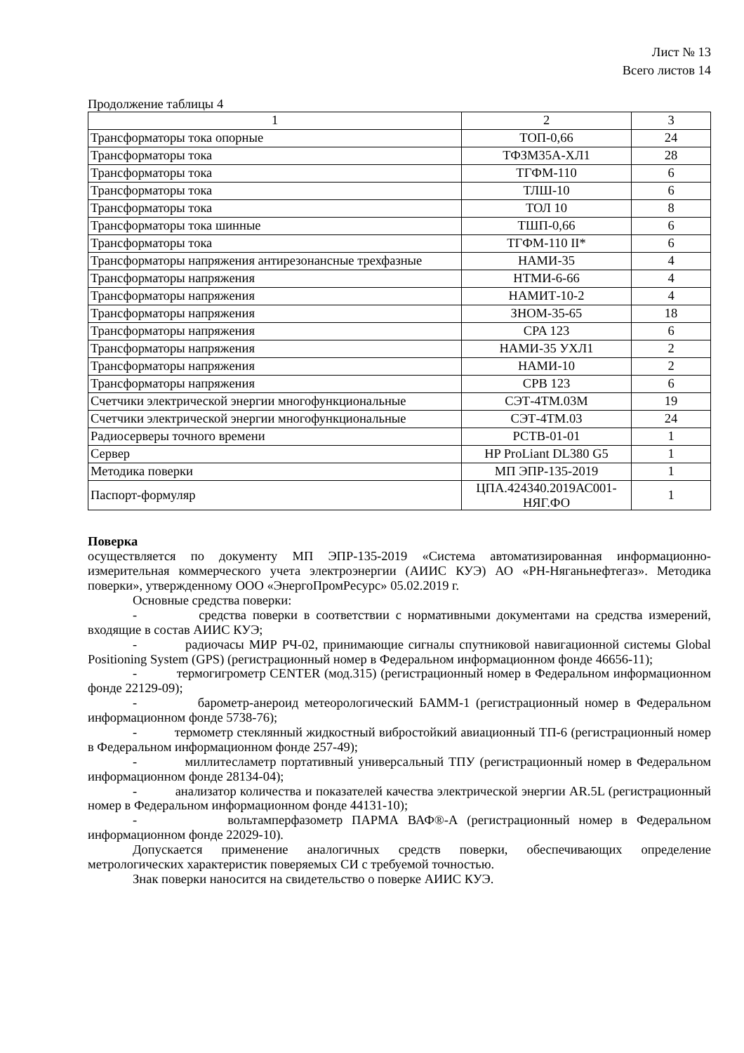Лист № 13
Всего листов 14
Продолжение таблицы 4
| 1 | 2 | 3 |
| Трансформаторы тока опорные | ТОП-0,66 | 24 |
| Трансформаторы тока | ТФЗМ35А-ХЛ1 | 28 |
| Трансформаторы тока | ТГФМ-110 | 6 |
| Трансформаторы тока | ТЛШ-10 | 6 |
| Трансформаторы тока | ТОЛ 10 | 8 |
| Трансформаторы тока шинные | ТШП-0,66 | 6 |
| Трансформаторы тока | ТГФМ-110 II* | 6 |
| Трансформаторы напряжения антирезонансные трехфазные | НАМИ-35 | 4 |
| Трансформаторы напряжения | НТМИ-6-66 | 4 |
| Трансформаторы напряжения | НАМИТ-10-2 | 4 |
| Трансформаторы напряжения | ЗНОМ-35-65 | 18 |
| Трансформаторы напряжения | CPA 123 | 6 |
| Трансформаторы напряжения | НАМИ-35 УХЛ1 | 2 |
| Трансформаторы напряжения | НАМИ-10 | 2 |
| Трансформаторы напряжения | CPB 123 | 6 |
| Счетчики электрической энергии многофункциональные | СЭТ-4ТМ.03М | 19 |
| Счетчики электрической энергии многофункциональные | СЭТ-4ТМ.03 | 24 |
| Радиосерверы точного времени | РСТВ-01-01 | 1 |
| Сервер | HP ProLiant DL380 G5 | 1 |
| Методика поверки | МП ЭПР-135-2019 | 1 |
| Паспорт-формуляр | ЦПА.424340.2019АС001-НЯГ.ФО | 1 |
Поверка
осуществляется по документу МП ЭПР-135-2019 «Система автоматизированная информационно-измерительная коммерческого учета электроэнергии (АИИС КУЭ) АО «РН-Няганьнефтегаз». Методика поверки», утвержденному ООО «ЭнергоПромРесурс» 05.02.2019 г.
Основные средства поверки:
- средства поверки в соответствии с нормативными документами на средства измерений, входящие в состав АИИС КУЭ;
- радиочасы МИР РЧ-02, принимающие сигналы спутниковой навигационной системы Global Positioning System (GPS) (регистрационный номер в Федеральном информационном фонде 46656-11);
- термогигрометр CENTER (мод.315) (регистрационный номер в Федеральном информационном фонде 22129-09);
- барометр-анероид метеорологический БАММ-1 (регистрационный номер в Федеральном информационном фонде 5738-76);
- термометр стеклянный жидкостный вибростойкий авиационный ТП-6 (регистрационный номер в Федеральном информационном фонде 257-49);
- миллитесламетр портативный универсальный ТПУ (регистрационный номер в Федеральном информационном фонде 28134-04);
- анализатор количества и показателей качества электрической энергии AR.5L (регистрационный номер в Федеральном информационном фонде 44131-10);
- вольтамперфазометр ПАРМА ВАФ®-А (регистрационный номер в Федеральном информационном фонде 22029-10).
Допускается применение аналогичных средств поверки, обеспечивающих определение метрологических характеристик поверяемых СИ с требуемой точностью.
Знак поверки наносится на свидетельство о поверке АИИС КУЭ.